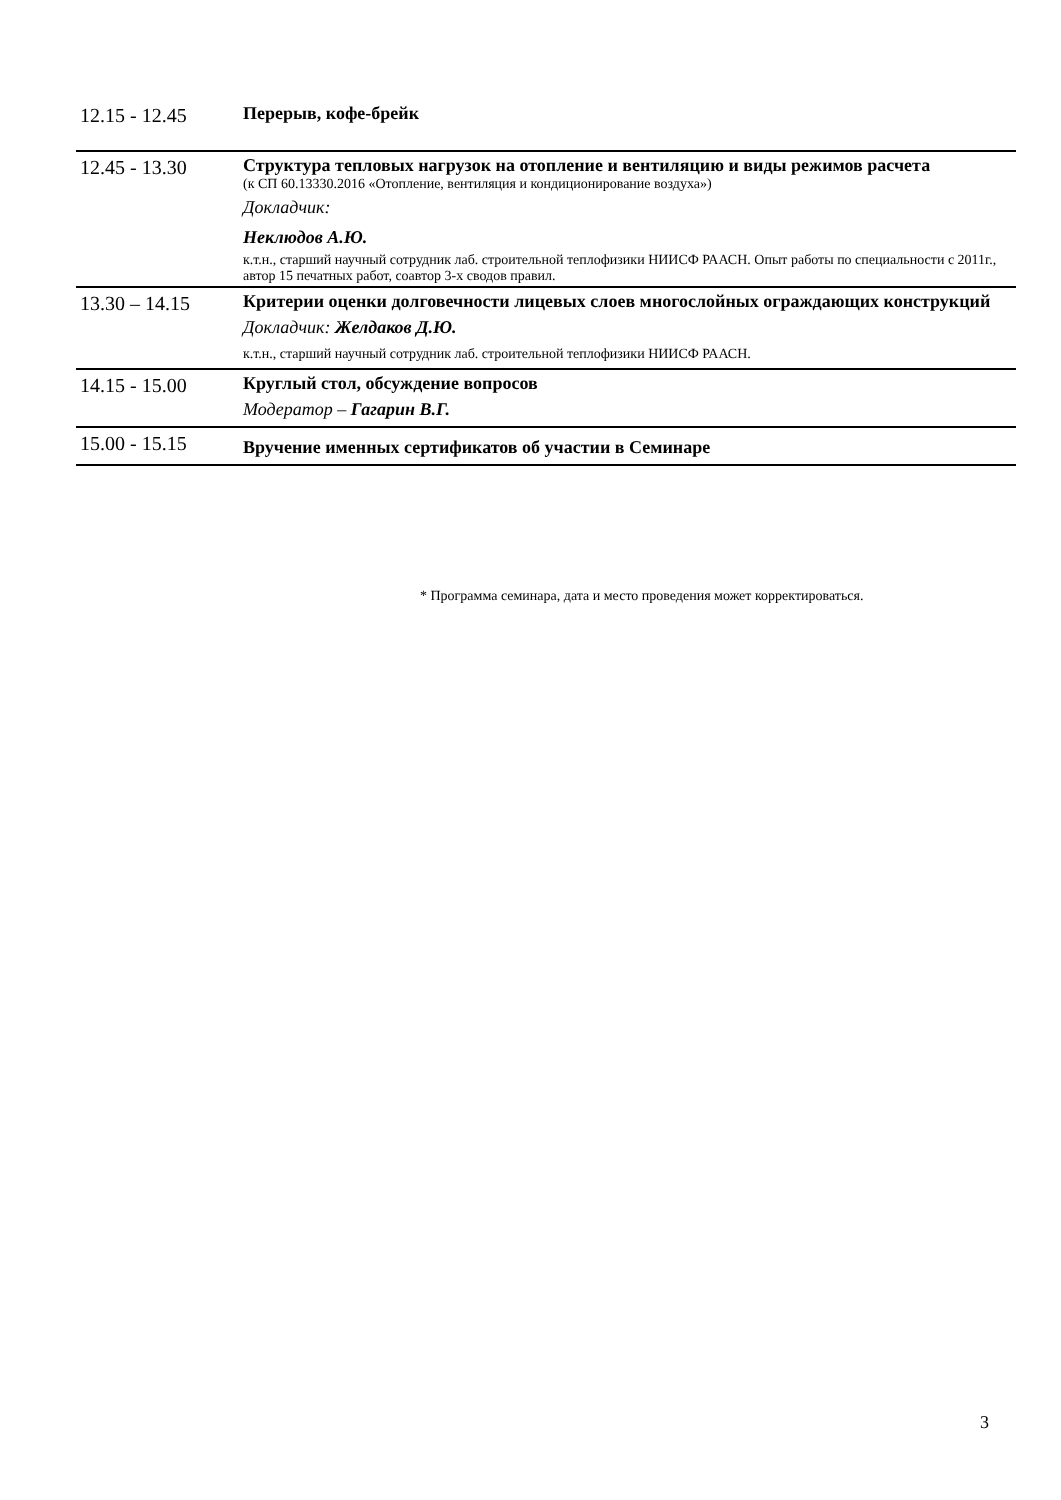| 12.15 - 12.45 | Перерыв, кофе-брейк |
| 12.45 - 13.30 | Структура тепловых нагрузок на отопление и вентиляцию и виды режимов расчета (к СП 60.13330.2016 «Отопление, вентиляция и кондиционирование воздуха») Докладчик: Неклюдов А.Ю. к.т.н., старший научный сотрудник лаб. строительной теплофизики НИИСФ РААСН. Опыт работы по специальности с 2011г., автор 15 печатных работ, соавтор 3-х сводов правил. |
| 13.30 – 14.15 | Критерии оценки долговечности лицевых слоев многослойных ограждающих конструкций Докладчик: Желдаков Д.Ю. к.т.н., старший научный сотрудник лаб. строительной теплофизики НИИСФ РААСН. |
| 14.15 - 15.00 | Круглый стол, обсуждение вопросов Модератор – Гагарин В.Г. |
| 15.00 - 15.15 | Вручение именных сертификатов об участии в Семинаре |
* Программа семинара, дата и место проведения может корректироваться.
3